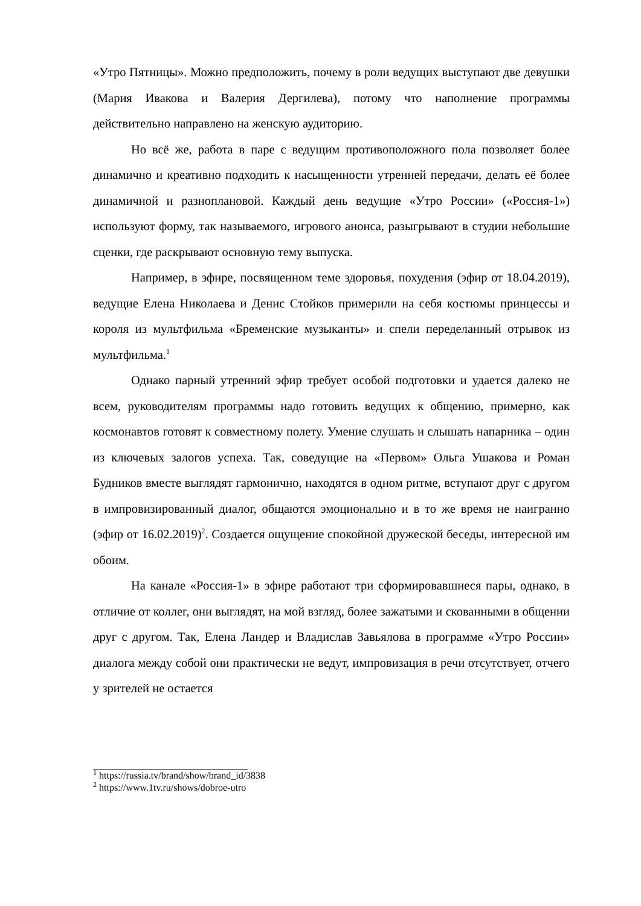«Утро Пятницы». Можно предположить, почему в роли ведущих выступают две девушки (Мария Ивакова и Валерия Дергилева), потому что наполнение программы действительно направлено на женскую аудиторию.
Но всё же, работа в паре с ведущим противоположного пола позволяет более динамично и креативно подходить к насыщенности утренней передачи, делать её более динамичной и разноплановой. Каждый день ведущие «Утро России» («Россия-1») используют форму, так называемого, игрового анонса, разыгрывают в студии небольшие сценки, где раскрывают основную тему выпуска.
Например, в эфире, посвященном теме здоровья, похудения (эфир от 18.04.2019), ведущие Елена Николаева и Денис Стойков примерили на себя костюмы принцессы и короля из мультфильма «Бременские музыканты» и спели переделанный отрывок из мультфильма.<sup>1</sup>
Однако парный утренний эфир требует особой подготовки и удается далеко не всем, руководителям программы надо готовить ведущих к общению, примерно, как космонавтов готовят к совместному полету. Умение слушать и слышать напарника – один из ключевых залогов успеха. Так, соведущие на «Первом» Ольга Ушакова и Роман Будников вместе выглядят гармонично, находятся в одном ритме, вступают друг с другом в импровизированный диалог, общаются эмоционально и в то же время не наигранно (эфир от 16.02.2019)<sup>2</sup>. Создается ощущение спокойной дружеской беседы, интересной им обоим.
На канале «Россия-1» в эфире работают три сформировавшиеся пары, однако, в отличие от коллег, они выглядят, на мой взгляд, более зажатыми и скованными в общении друг с другом. Так, Елена Ландер и Владислав Завьялова в программе «Утро России» диалога между собой они практически не ведут, импровизация в речи отсутствует, отчего у зрителей не остается
<sup>1</sup> https://russia.tv/brand/show/brand_id/3838
<sup>2</sup> https://www.1tv.ru/shows/dobroe-utro